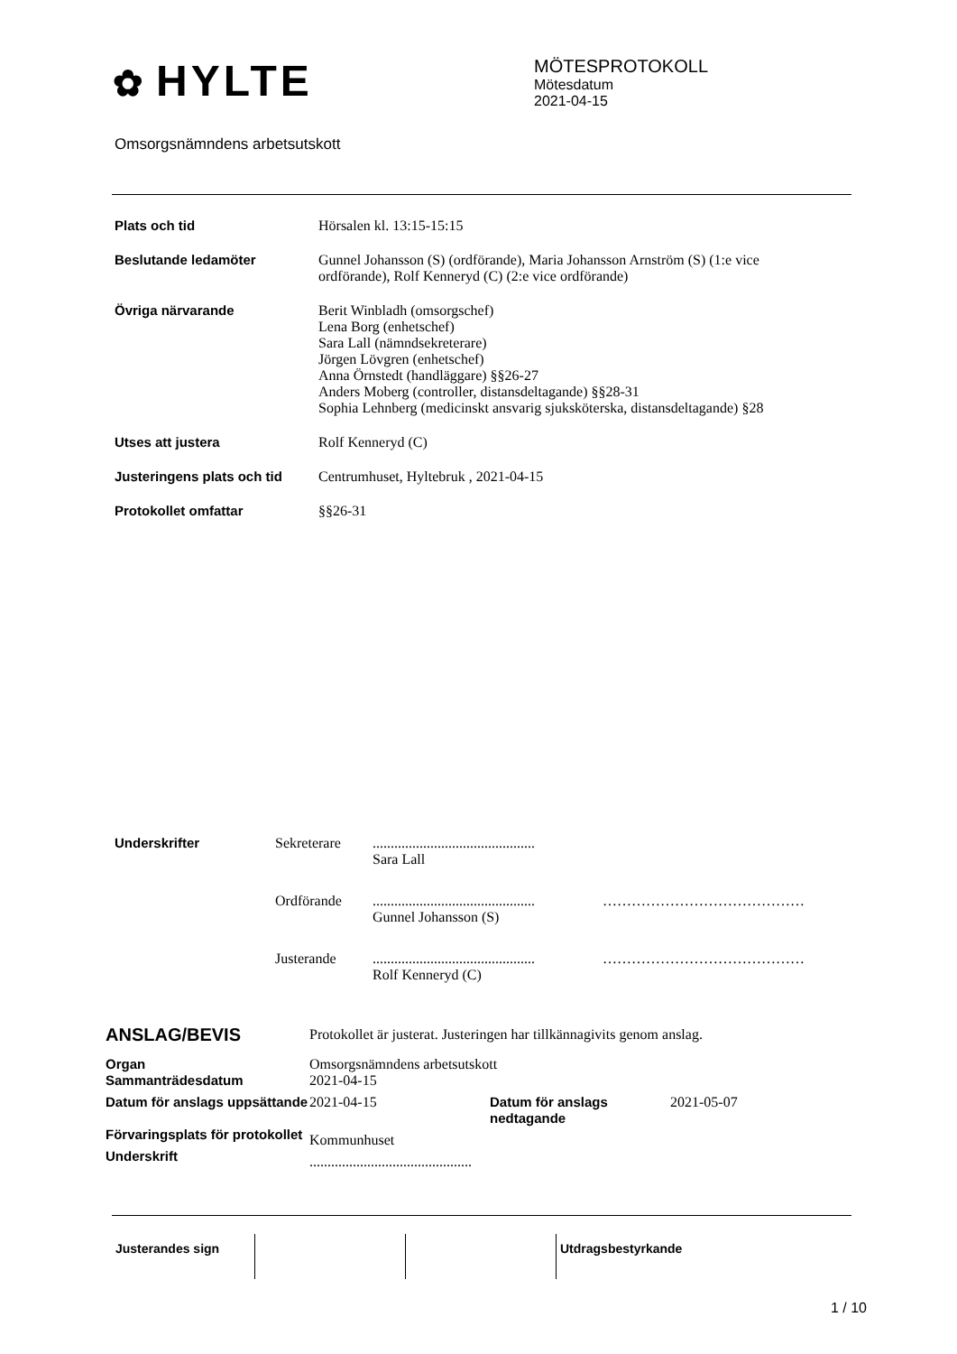✿ HYLTE
MÖTESPROTOKOLL
Mötesdatum
2021-04-15
Omsorgsnämndens arbetsutskott
| Plats och tid | Hörsalen kl. 13:15-15:15 |
| Beslutande ledamöter | Gunnel Johansson (S) (ordförande), Maria Johansson Arnström (S) (1:e vice ordförande), Rolf Kenneryd (C) (2:e vice ordförande) |
| Övriga närvarande | Berit Winbladh (omsorgschef) Lena Borg (enhetschef) Sara Lall (nämndsekreterare) Jörgen Lövgren (enhetschef) Anna Örnstedt (handläggare) §§26-27 Anders Moberg (controller, distansdeltagande) §§28-31 Sophia Lehnberg (medicinskt ansvarig sjuksköterska, distansdeltagande) §28 |
| Utses att justera | Rolf Kenneryd (C) |
| Justeringens plats och tid | Centrumhuset, Hyltebruk , 2021-04-15 |
| Protokollet omfattar | §§26-31 |
| Underskrifter | Sekreterare | ............................................. Sara Lall | |
| | Ordförande | ............................................. Gunnel Johansson (S) | …………………………………… |
| | Justerande | ............................................. Rolf Kenneryd (C) | …………………………………… |
| ANSLAG/BEVIS | Protokollet är justerat. Justeringen har tillkännagivits genom anslag. | | |
| Organ Sammanträdesdatum | Omsorgsnämndens arbetsutskott 2021-04-15 | | |
| Datum för anslags uppsättande | 2021-04-15 | Datum för anslags nedtagande | 2021-05-07 |
| Förvaringsplats för protokollet | Kommunhuset | | |
| Underskrift | ............................................. | | |
| Justerandes sign | | | Utdragsbestyrkande |
1 / 10